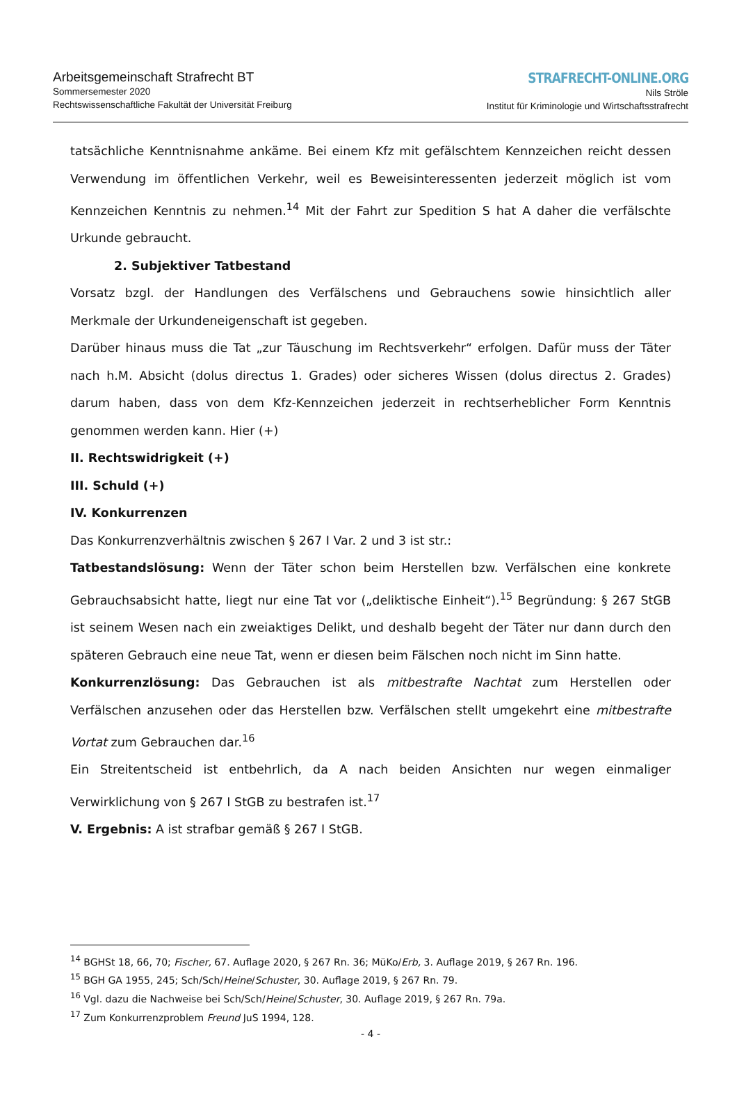Arbeitsgemeinschaft Strafrecht BT
Sommersemester 2020
Rechtswissenschaftliche Fakultät der Universität Freiburg
STRAFRECHT-ONLINE.ORG
Nils Ströle
Institut für Kriminologie und Wirtschaftsstrafrecht
tatsächliche Kenntnisnahme ankäme. Bei einem Kfz mit gefälschtem Kennzeichen reicht dessen Verwendung im öffentlichen Verkehr, weil es Beweisinteressenten jederzeit möglich ist vom Kennzeichen Kenntnis zu nehmen.<sup>14</sup> Mit der Fahrt zur Spedition S hat A daher die verfälschte Urkunde gebraucht.
2. Subjektiver Tatbestand
Vorsatz bzgl. der Handlungen des Verfälschens und Gebrauchens sowie hinsichtlich aller Merkmale der Urkundeneigenschaft ist gegeben.
Darüber hinaus muss die Tat „zur Täuschung im Rechtsverkehr“ erfolgen. Dafür muss der Täter nach h.M. Absicht (dolus directus 1. Grades) oder sicheres Wissen (dolus directus 2. Grades) darum haben, dass von dem Kfz-Kennzeichen jederzeit in rechtserheblicher Form Kenntnis genommen werden kann. Hier (+)
II. Rechtswidrigkeit (+)
III. Schuld (+)
IV. Konkurrenzen
Das Konkurrenzverhältnis zwischen § 267 I Var. 2 und 3 ist str.:
Tatbestandslösung: Wenn der Täter schon beim Herstellen bzw. Verfälschen eine konkrete Gebrauchsabsicht hatte, liegt nur eine Tat vor („deliktische Einheit“).<sup>15</sup> Begründung: § 267 StGB ist seinem Wesen nach ein zweiaktiges Delikt, und deshalb begeht der Täter nur dann durch den späteren Gebrauch eine neue Tat, wenn er diesen beim Fälschen noch nicht im Sinn hatte.
Konkurrenzlösung: Das Gebrauchen ist als mitbestrafte Nachtat zum Herstellen oder Verfälschen anzusehen oder das Herstellen bzw. Verfälschen stellt umgekehrt eine mitbestrafte Vortat zum Gebrauchen dar.<sup>16</sup>
Ein Streitentscheid ist entbehrlich, da A nach beiden Ansichten nur wegen einmaliger Verwirklichung von § 267 I StGB zu bestrafen ist.<sup>17</sup>
V. Ergebnis: A ist strafbar gemäß § 267 I StGB.
<sup>14</sup> BGHSt 18, 66, 70; Fischer, 67. Auflage 2020, § 267 Rn. 36; MüKo/Erb, 3. Auflage 2019, § 267 Rn. 196.
<sup>15</sup> BGH GA 1955, 245; Sch/Sch/Heine/Schuster, 30. Auflage 2019, § 267 Rn. 79.
<sup>16</sup> Vgl. dazu die Nachweise bei Sch/Sch/Heine/Schuster, 30. Auflage 2019, § 267 Rn. 79a.
<sup>17</sup> Zum Konkurrenzproblem Freund JuS 1994, 128.
- 4 -